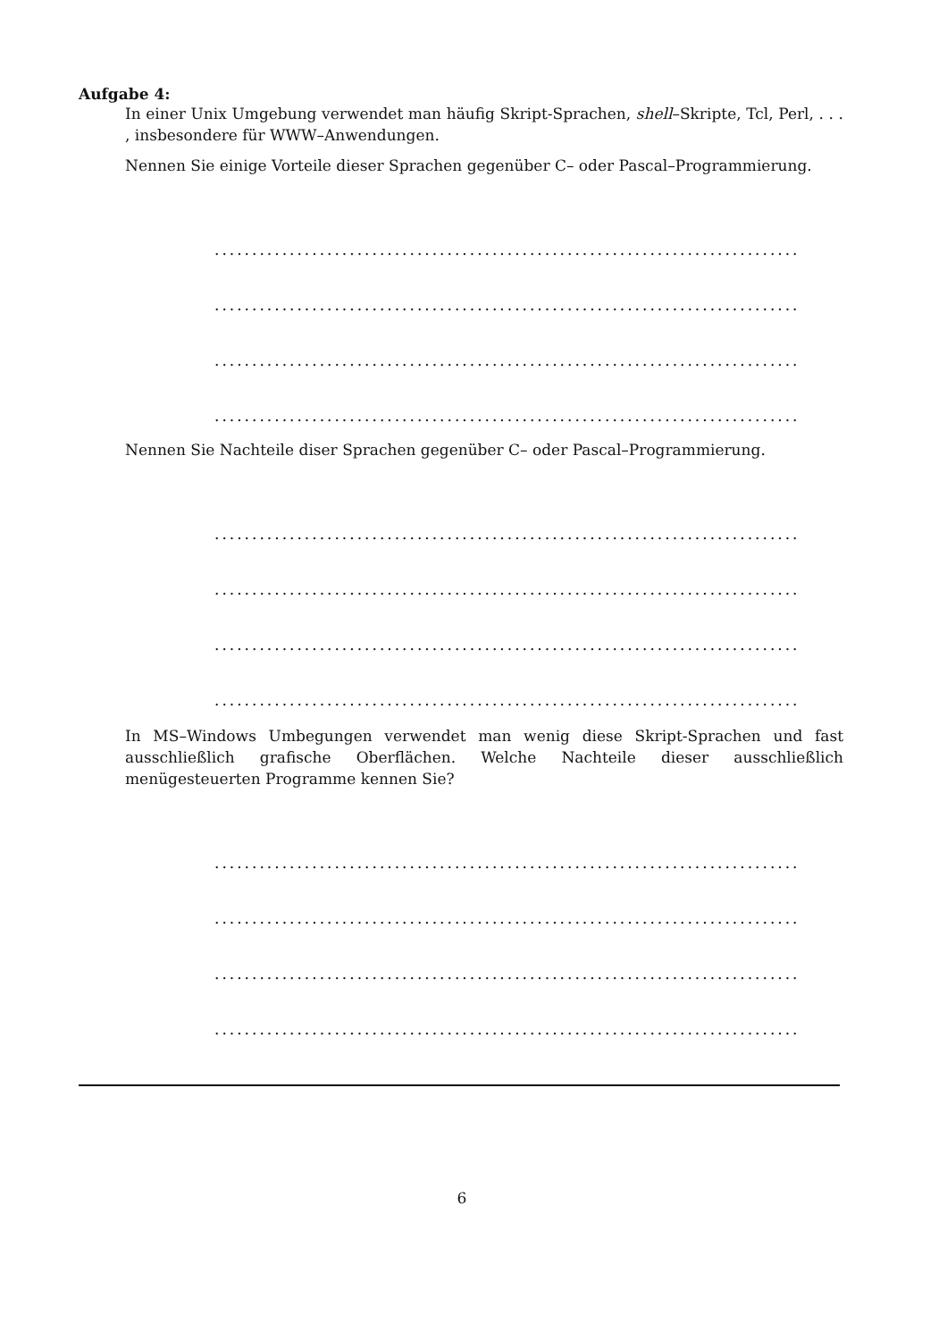Aufgabe 4:
In einer Unix Umgebung verwendet man häufig Skript-Sprachen, shell–Skripte, Tcl, Perl, . . . , insbesondere für WWW–Anwendungen.
Nennen Sie einige Vorteile dieser Sprachen gegenüber C– oder Pascal–Programmierung.
.............................................................................................
.............................................................................................
.............................................................................................
.............................................................................................
Nennen Sie Nachteile diser Sprachen gegenüber C– oder Pascal–Programmierung.
.............................................................................................
.............................................................................................
.............................................................................................
.............................................................................................
In MS–Windows Umbegungen verwendet man wenig diese Skript-Sprachen und fast ausschließlich grafische Oberflächen. Welche Nachteile dieser ausschließlich menügesteuerten Programme kennen Sie?
.............................................................................................
.............................................................................................
.............................................................................................
.............................................................................................
6